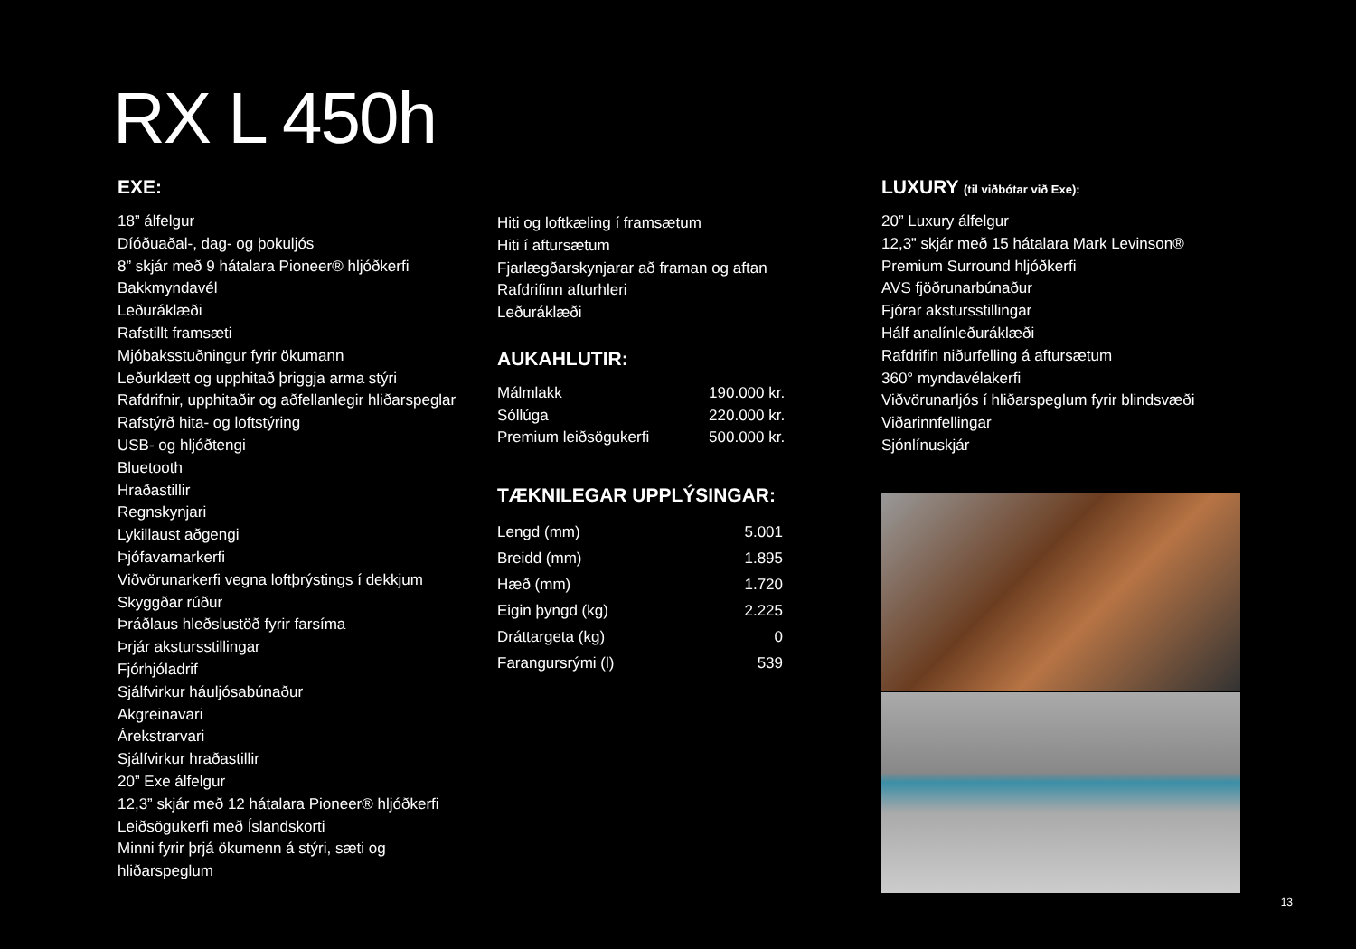RX L 450h
EXE:
18” álfelgur
Díóðuaðal-, dag- og þokuljós
8” skjár með 9 hátalara Pioneer® hljóðkerfi
Bakkmyndavél
Leðuráklæði
Rafstillt framsæti
Mjóbaksstuðningur fyrir ökumann
Leðurklætt og upphitað þriggja arma stýri
Rafdrifnir, upphitaðir og aðfellanlegir hliðarspeglar
Rafstýrð hita- og loftstýring
USB- og hljóðtengi
Bluetooth
Hraðastillir
Regnskynjari
Lykillaust aðgengi
Þjófavarnarkerfi
Viðvörunarkerfi vegna loftþrýstings í dekkjum
Skyggðar rúður
Þráðlaus hleðslustöð fyrir farsíma
Þrjár akstursstillingar
Fjórhjóladrif
Sjálfvirkur háuljósabúnaður
Akgreinavari
Árekstrarvari
Sjálfvirkur hraðastillir
20” Exe álfelgur
12,3” skjár með 12 hátalara Pioneer® hljóðkerfi
Leiðsögukerfi með Íslandskorti
Minni fyrir þrjá ökumenn á stýri, sæti og
hliðarspeglum
Hiti og loftkæling í framsætum
Hiti í aftursætum
Fjarlægðarskynjarar að framan og aftan
Rafdrifinn afturhleri
Leðuráklæði
AUKAHLUTIR:
| Málmlakk | 190.000 kr. |
| Sóllúga | 220.000 kr. |
| Premium leiðsögukerfi | 500.000 kr. |
TÆKNILEGAR UPPLÝSINGAR:
| Lengd (mm) | 5.001 |
| Breidd (mm) | 1.895 |
| Hæð (mm) | 1.720 |
| Eigin þyngd (kg) | 2.225 |
| Dráttargeta (kg) | 0 |
| Farangursrými (l) | 539 |
LUXURY (til viðbótar við Exe):
20” Luxury álfelgur
12,3” skjár með 15 hátalara Mark Levinson®
Premium Surround hljóðkerfi
AVS fjöðrunarbúnaður
Fjórar akstursstillingar
Hálf analínleðuráklæði
Rafdrifin niðurfelling á aftursætum
360° myndavélakerfi
Viðvörunarljós í hliðarspeglum fyrir blindsvæði
Viðarinnfellingar
Sjónlínuskjár
13